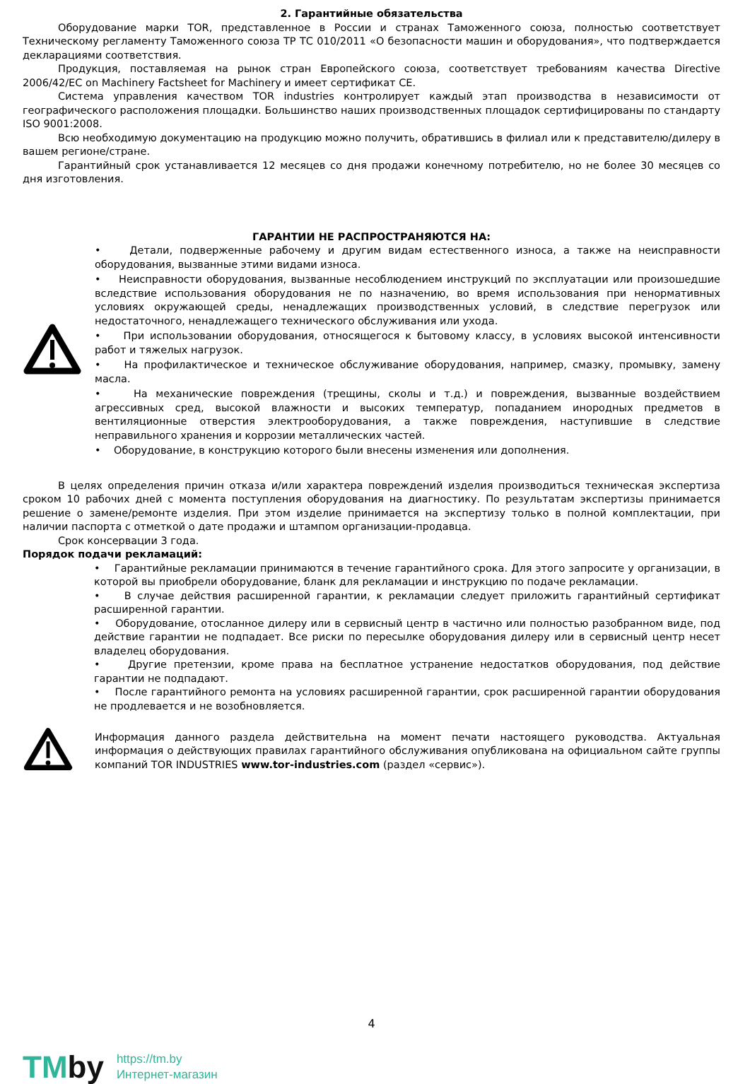2. Гарантийные обязательства
Оборудование марки TOR, представленное в России и странах Таможенного союза, полностью соответствует Техническому регламенту Таможенного союза ТР ТС 010/2011 «О безопасности машин и оборудования», что подтверждается декларациями соответствия.
Продукция, поставляемая на рынок стран Европейского союза, соответствует требованиям качества Directive 2006/42/EC on Machinery Factsheet for Machinery и имеет сертификат CE.
Система управления качеством TOR industries контролирует каждый этап производства в независимости от географического расположения площадки. Большинство наших производственных площадок сертифицированы по стандарту ISO 9001:2008.
Всю необходимую документацию на продукцию можно получить, обратившись в филиал или к представителю/дилеру в вашем регионе/стране.
Гарантийный срок устанавливается 12 месяцев со дня продажи конечному потребителю, но не более 30 месяцев со дня изготовления.
ГАРАНТИИ НЕ РАСПРОСТРАНЯЮТСЯ НА:
• Детали, подверженные рабочему и другим видам естественного износа, а также на неисправности оборудования, вызванные этими видами износа.
• Неисправности оборудования, вызванные несоблюдением инструкций по эксплуатации или произошедшие вследствие использования оборудования не по назначению, во время использования при ненормативных условиях окружающей среды, ненадлежащих производственных условий, в следствие перегрузок или недостаточного, ненадлежащего технического обслуживания или ухода.
• При использовании оборудования, относящегося к бытовому классу, в условиях высокой интенсивности работ и тяжелых нагрузок.
• На профилактическое и техническое обслуживание оборудования, например, смазку, промывку, замену масла.
• На механические повреждения (трещины, сколы и т.д.) и повреждения, вызванные воздействием агрессивных сред, высокой влажности и высоких температур, попаданием инородных предметов в вентиляционные отверстия электрооборудования, а также повреждения, наступившие в следствие неправильного хранения и коррозии металлических частей.
• Оборудование, в конструкцию которого были внесены изменения или дополнения.
В целях определения причин отказа и/или характера повреждений изделия производиться техническая экспертиза сроком 10 рабочих дней с момента поступления оборудования на диагностику. По результатам экспертизы принимается решение о замене/ремонте изделия. При этом изделие принимается на экспертизу только в полной комплектации, при наличии паспорта с отметкой о дате продажи и штампом организации-продавца.
Срок консервации 3 года.
Порядок подачи рекламаций:
• Гарантийные рекламации принимаются в течение гарантийного срока. Для этого запросите у организации, в которой вы приобрели оборудование, бланк для рекламации и инструкцию по подаче рекламации.
• В случае действия расширенной гарантии, к рекламации следует приложить гарантийный сертификат расширенной гарантии.
• Оборудование, отосланное дилеру или в сервисный центр в частично или полностью разобранном виде, под действие гарантии не подпадает. Все риски по пересылке оборудования дилеру или в сервисный центр несет владелец оборудования.
• Другие претензии, кроме права на бесплатное устранение недостатков оборудования, под действие гарантии не подпадают.
• После гарантийного ремонта на условиях расширенной гарантии, срок расширенной гарантии оборудования не продлевается и не возобновляется.
Информация данного раздела действительна на момент печати настоящего руководства. Актуальная информация о действующих правилах гарантийного обслуживания опубликована на официальном сайте группы компаний TOR INDUSTRIES www.tor-industries.com (раздел «сервис»).
4
TMby
https://tm.by
Интернет-магазин